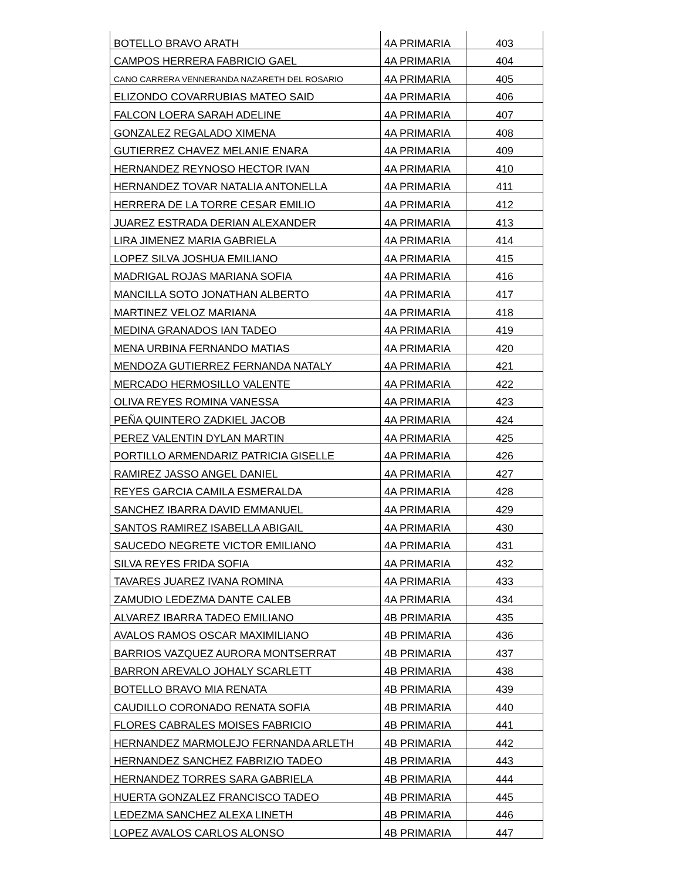| BOTELLO BRAVO ARATH | 4A PRIMARIA | 403 |
| CAMPOS HERRERA FABRICIO GAEL | 4A PRIMARIA | 404 |
| CANO CARRERA VENNERANDA NAZARETH DEL ROSARIO | 4A PRIMARIA | 405 |
| ELIZONDO COVARRUBIAS MATEO SAID | 4A PRIMARIA | 406 |
| FALCON LOERA SARAH ADELINE | 4A PRIMARIA | 407 |
| GONZALEZ REGALADO XIMENA | 4A PRIMARIA | 408 |
| GUTIERREZ CHAVEZ MELANIE ENARA | 4A PRIMARIA | 409 |
| HERNANDEZ REYNOSO HECTOR IVAN | 4A PRIMARIA | 410 |
| HERNANDEZ TOVAR NATALIA ANTONELLA | 4A PRIMARIA | 411 |
| HERRERA DE LA TORRE CESAR EMILIO | 4A PRIMARIA | 412 |
| JUAREZ ESTRADA DERIAN ALEXANDER | 4A PRIMARIA | 413 |
| LIRA JIMENEZ MARIA GABRIELA | 4A PRIMARIA | 414 |
| LOPEZ SILVA JOSHUA EMILIANO | 4A PRIMARIA | 415 |
| MADRIGAL ROJAS MARIANA SOFIA | 4A PRIMARIA | 416 |
| MANCILLA SOTO JONATHAN ALBERTO | 4A PRIMARIA | 417 |
| MARTINEZ VELOZ MARIANA | 4A PRIMARIA | 418 |
| MEDINA GRANADOS IAN TADEO | 4A PRIMARIA | 419 |
| MENA URBINA FERNANDO MATIAS | 4A PRIMARIA | 420 |
| MENDOZA GUTIERREZ FERNANDA NATALY | 4A PRIMARIA | 421 |
| MERCADO HERMOSILLO VALENTE | 4A PRIMARIA | 422 |
| OLIVA REYES ROMINA VANESSA | 4A PRIMARIA | 423 |
| PEÑA QUINTERO ZADKIEL JACOB | 4A PRIMARIA | 424 |
| PEREZ VALENTIN DYLAN MARTIN | 4A PRIMARIA | 425 |
| PORTILLO ARMENDARIZ PATRICIA GISELLE | 4A PRIMARIA | 426 |
| RAMIREZ JASSO ANGEL DANIEL | 4A PRIMARIA | 427 |
| REYES GARCIA CAMILA ESMERALDA | 4A PRIMARIA | 428 |
| SANCHEZ IBARRA DAVID EMMANUEL | 4A PRIMARIA | 429 |
| SANTOS RAMIREZ ISABELLA ABIGAIL | 4A PRIMARIA | 430 |
| SAUCEDO NEGRETE VICTOR EMILIANO | 4A PRIMARIA | 431 |
| SILVA REYES FRIDA SOFIA | 4A PRIMARIA | 432 |
| TAVARES JUAREZ IVANA ROMINA | 4A PRIMARIA | 433 |
| ZAMUDIO LEDEZMA DANTE CALEB | 4A PRIMARIA | 434 |
| ALVAREZ IBARRA TADEO EMILIANO | 4B PRIMARIA | 435 |
| AVALOS RAMOS OSCAR MAXIMILIANO | 4B PRIMARIA | 436 |
| BARRIOS VAZQUEZ AURORA MONTSERRAT | 4B PRIMARIA | 437 |
| BARRON AREVALO JOHALY SCARLETT | 4B PRIMARIA | 438 |
| BOTELLO BRAVO MIA RENATA | 4B PRIMARIA | 439 |
| CAUDILLO CORONADO RENATA SOFIA | 4B PRIMARIA | 440 |
| FLORES CABRALES MOISES FABRICIO | 4B PRIMARIA | 441 |
| HERNANDEZ MARMOLEJO FERNANDA ARLETH | 4B PRIMARIA | 442 |
| HERNANDEZ SANCHEZ FABRIZIO TADEO | 4B PRIMARIA | 443 |
| HERNANDEZ TORRES SARA GABRIELA | 4B PRIMARIA | 444 |
| HUERTA GONZALEZ FRANCISCO TADEO | 4B PRIMARIA | 445 |
| LEDEZMA SANCHEZ ALEXA LINETH | 4B PRIMARIA | 446 |
| LOPEZ AVALOS CARLOS ALONSO | 4B PRIMARIA | 447 |